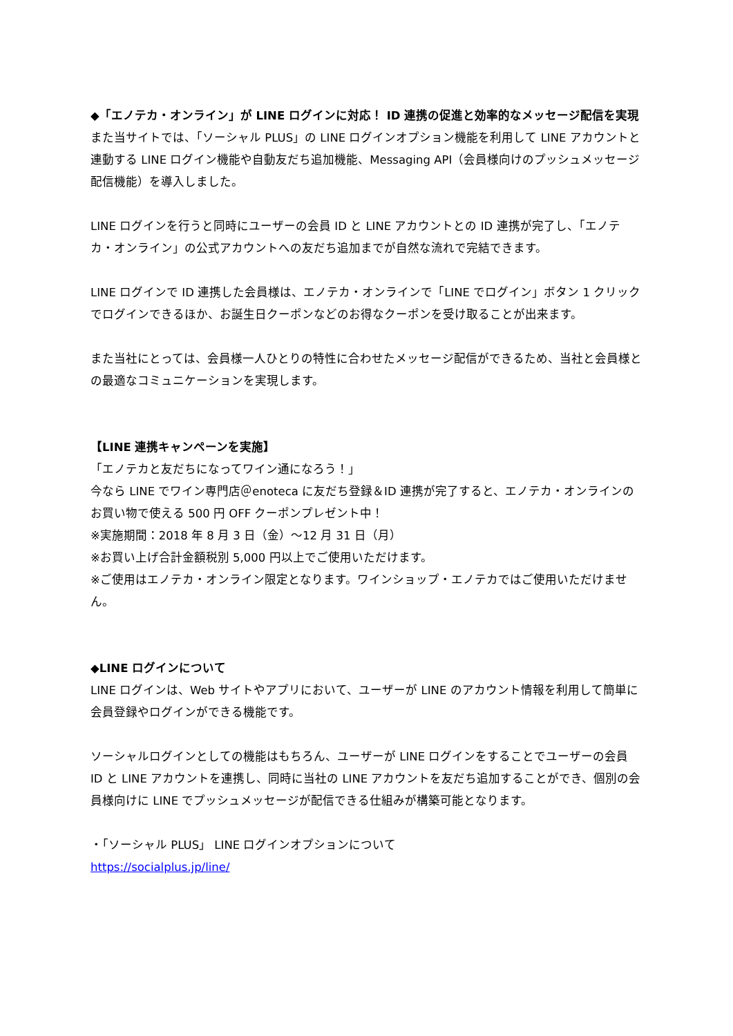◆「エノテカ・オンライン」が LINE ログインに対応！ ID 連携の促進と効率的なメッセージ配信を実現
また当サイトでは、「ソーシャル PLUS」の LINE ログインオプション機能を利用して LINE アカウントと連動する LINE ログイン機能や自動友だち追加機能、Messaging API（会員様向けのプッシュメッセージ配信機能）を導入しました。
LINE ログインを行うと同時にユーザーの会員 ID と LINE アカウントとの ID 連携が完了し、「エノテカ・オンライン」の公式アカウントへの友だち追加までが自然な流れで完結できます。
LINE ログインで ID 連携した会員様は、エノテカ・オンラインで「LINE でログイン」ボタン 1 クリックでログインできるほか、お誕生日クーポンなどのお得なクーポンを受け取ることが出来ます。
また当社にとっては、会員様一人ひとりの特性に合わせたメッセージ配信ができるため、当社と会員様との最適なコミュニケーションを実現します。
【LINE 連携キャンペーンを実施】
「エノテカと友だちになってワイン通になろう！」
今なら LINE でワイン専門店＠enoteca に友だち登録＆ID 連携が完了すると、エノテカ・オンラインのお買い物で使える 500 円 OFF クーポンプレゼント中！
※実施期間：2018 年 8 月 3 日（金）～12 月 31 日（月）
※お買い上げ合計金額税別 5,000 円以上でご使用いただけます。
※ご使用はエノテカ・オンライン限定となります。ワインショップ・エノテカではご使用いただけません。
◆LINE ログインについて
LINE ログインは、Web サイトやアプリにおいて、ユーザーが LINE のアカウント情報を利用して簡単に会員登録やログインができる機能です。
ソーシャルログインとしての機能はもちろん、ユーザーが LINE ログインをすることでユーザーの会員 ID と LINE アカウントを連携し、同時に当社の LINE アカウントを友だち追加することができ、個別の会員様向けに LINE でプッシュメッセージが配信できる仕組みが構築可能となります。
・「ソーシャル PLUS」 LINE ログインオプションについて
https://socialplus.jp/line/